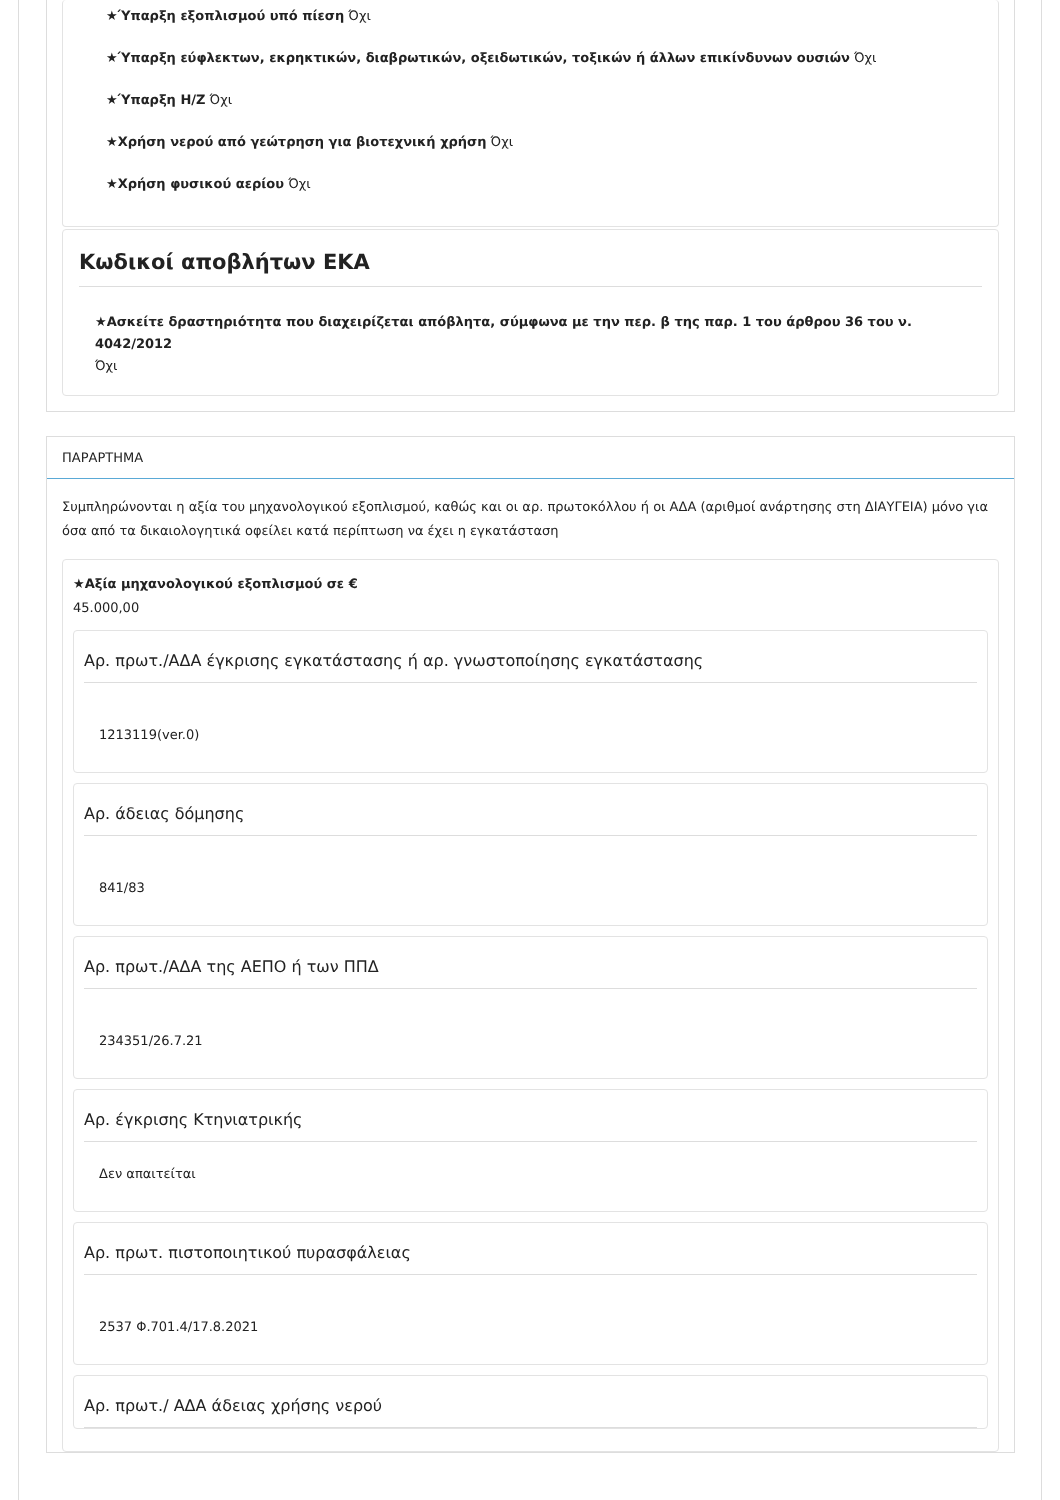★Ύπαρξη εξοπλισμού υπό πίεση Όχι
★Ύπαρξη εύφλεκτων, εκρηκτικών, διαβρωτικών, οξειδωτικών, τοξικών ή άλλων επικίνδυνων ουσιών Όχι
★Ύπαρξη Η/Ζ Όχι
★Χρήση νερού από γεώτρηση για βιοτεχνική χρήση Όχι
★Χρήση φυσικού αερίου Όχι
Κωδικοί αποβλήτων ΕΚΑ
★Ασκείτε δραστηριότητα που διαχειρίζεται απόβλητα, σύμφωνα με την περ. β της παρ. 1 του άρθρου 36 του ν. 4042/2012
Όχι
ΠΑΡΑΡΤΗΜΑ
Συμπληρώνονται η αξία του μηχανολογικού εξοπλισμού, καθώς και οι αρ. πρωτοκόλλου ή οι ΑΔΑ (αριθμοί ανάρτησης στη ΔΙΑΥΓΕΙΑ) μόνο για όσα από τα δικαιολογητικά οφείλει κατά περίπτωση να έχει η εγκατάσταση
★Αξία μηχανολογικού εξοπλισμού σε €
45.000,00
Αρ. πρωτ./ΑΔΑ έγκρισης εγκατάστασης ή αρ. γνωστοποίησης εγκατάστασης
1213119(ver.0)
Αρ. άδειας δόμησης
841/83
Αρ. πρωτ./ΑΔΑ της ΑΕΠΟ ή των ΠΠΔ
234351/26.7.21
Αρ. έγκρισης Κτηνιατρικής
Δεν απαιτείται
Αρ. πρωτ. πιστοποιητικού πυρασφάλειας
2537 Φ.701.4/17.8.2021
Αρ. πρωτ./ ΑΔΑ άδειας χρήσης νερού